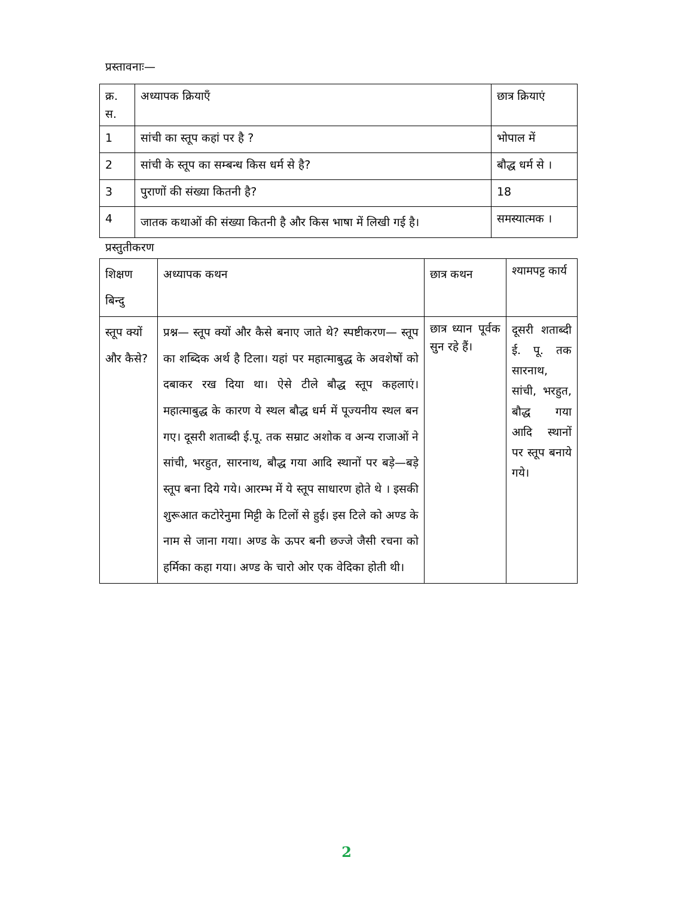प्रस्तावनाः—
| क्र. स. | अध्यापक क्रियाएँ | छात्र क्रियाएं |
| --- | --- | --- |
| 1 | सांची का स्तूप कहां पर है ? | भोपाल में |
| 2 | सांची के स्तूप का सम्बन्ध किस धर्म से है? | बौद्ध धर्म से । |
| 3 | पुराणों की संख्या कितनी है? | 18 |
| 4 | जातक कथाओं की संख्या कितनी है और किस भाषा में लिखी गई है। | समस्यात्मक । |
प्रस्तुतीकरण
| शिक्षण बिन्दु | अध्यापक कथन | छात्र कथन | श्यामपट्ट कार्य |
| --- | --- | --- | --- |
| स्तूप क्यों और कैसे? | प्रश्न— स्तूप क्यों और कैसे बनाए जाते थे? स्पष्टीकरण— स्तूप का शब्दिक अर्थ है टिला। यहां पर महात्माबुद्ध के अवशेषों को दबाकर रख दिया था। ऐसे टीले बौद्ध स्तूप कहलाएं। महात्माबुद्ध के कारण ये स्थल बौद्ध धर्म में पूज्यनीय स्थल बन गए। दूसरी शताब्दी ई.पू. तक सम्राट अशोक व अन्य राजाओं ने सांची, भरहुत, सारनाथ, बौद्ध गया आदि स्थानों पर बड़े—बड़े स्तूप बना दिये गये। आरम्भ में ये स्तूप साधारण होते थे । इसकी शुरूआत कटोरेनुमा मिट्टी के टिलों से हुई। इस टिले को अण्ड के नाम से जाना गया। अण्ड के ऊपर बनी छज्जे जैसी रचना को हर्मिका कहा गया। अण्ड के चारो ओर एक वेदिका होती थी। | छात्र ध्यान पूर्वक सुन रहे हैं। | दूसरी शताब्दी ई. पू. तक सारनाथ, सांची, भरहुत, बौद्ध गया आदि स्थानों पर स्तूप बनाये गये। |
2